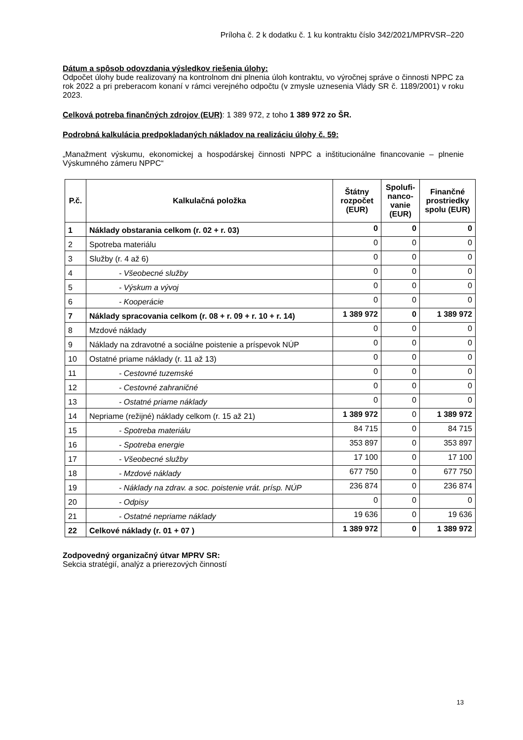Príloha č. 2 k dodatku č. 1 ku kontraktu číslo 342/2021/MPRVSR–220
Dátum a spôsob odovzdania výsledkov riešenia úlohy:
Odpočet úlohy bude realizovaný na kontrolnom dni plnenia úloh kontraktu, vo výročnej správe o činnosti NPPC za rok 2022 a pri preberacom konaní v rámci verejného odpočtu (v zmysle uznesenia Vlády SR č. 1189/2001) v roku 2023.
Celková potreba finančných zdrojov (EUR): 1 389 972, z toho 1 389 972 zo ŠR.
Podrobná kalkulácia predpokladaných nákladov na realizáciu úlohy č. 59:
„Manažment výskumu, ekonomickej a hospodárskej činnosti NPPC a inštitucionálne financovanie – plnenie Výskumného zámeru NPPC“
| P.č. | Kalkulačná položka | Štátny rozpočet (EUR) | Spolufi-nanco-vanie (EUR) | Finančné prostriedky spolu (EUR) |
| --- | --- | --- | --- | --- |
| 1 | Náklady obstarania celkom (r. 02 + r. 03) | 0 | 0 | 0 |
| 2 | Spotreba materiálu | 0 | 0 | 0 |
| 3 | Služby (r. 4 až 6) | 0 | 0 | 0 |
| 4 | - Všeobecné služby | 0 | 0 | 0 |
| 5 | - Výskum a vývoj | 0 | 0 | 0 |
| 6 | - Kooperácie | 0 | 0 | 0 |
| 7 | Náklady spracovania celkom (r. 08 + r. 09 + r. 10 + r. 14) | 1 389 972 | 0 | 1 389 972 |
| 8 | Mzdové náklady | 0 | 0 | 0 |
| 9 | Náklady na zdravotné a sociálne poistenie a príspevok NÚP | 0 | 0 | 0 |
| 10 | Ostatné priame náklady (r. 11 až 13) | 0 | 0 | 0 |
| 11 | - Cestovné tuzemské | 0 | 0 | 0 |
| 12 | - Cestovné zahraničné | 0 | 0 | 0 |
| 13 | - Ostatné priame náklady | 0 | 0 | 0 |
| 14 | Nepriame (režijné) náklady celkom (r. 15 až 21) | 1 389 972 | 0 | 1 389 972 |
| 15 | - Spotreba materiálu | 84 715 | 0 | 84 715 |
| 16 | - Spotreba energie | 353 897 | 0 | 353 897 |
| 17 | - Všeobecné služby | 17 100 | 0 | 17 100 |
| 18 | - Mzdové náklady | 677 750 | 0 | 677 750 |
| 19 | - Náklady na zdrav. a soc. poistenie vrát. prísp. NÚP | 236 874 | 0 | 236 874 |
| 20 | - Odpisy | 0 | 0 | 0 |
| 21 | - Ostatné nepriame náklady | 19 636 | 0 | 19 636 |
| 22 | Celkové náklady (r. 01 + 07 ) | 1 389 972 | 0 | 1 389 972 |
Zodpovedný organizačný útvar MPRV SR:
Sekcia stratégií, analýz a prierezových činností
13